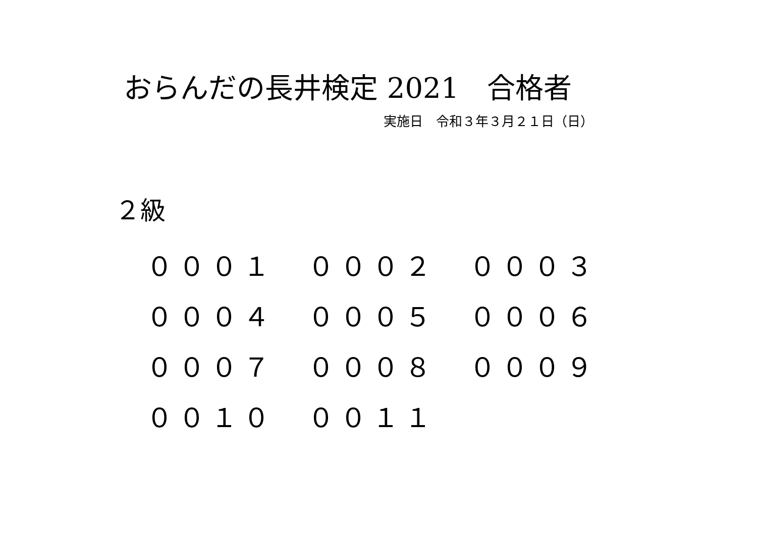おらんだの長井検定 2021　合格者
実施日　令和３年３月２１日（日）
２級
| ０００１ | ０００２ | ０００３ |
| ０００４ | ０００５ | ０００６ |
| ０００７ | ０００８ | ０００９ |
| ００１０ | ００１１ | |